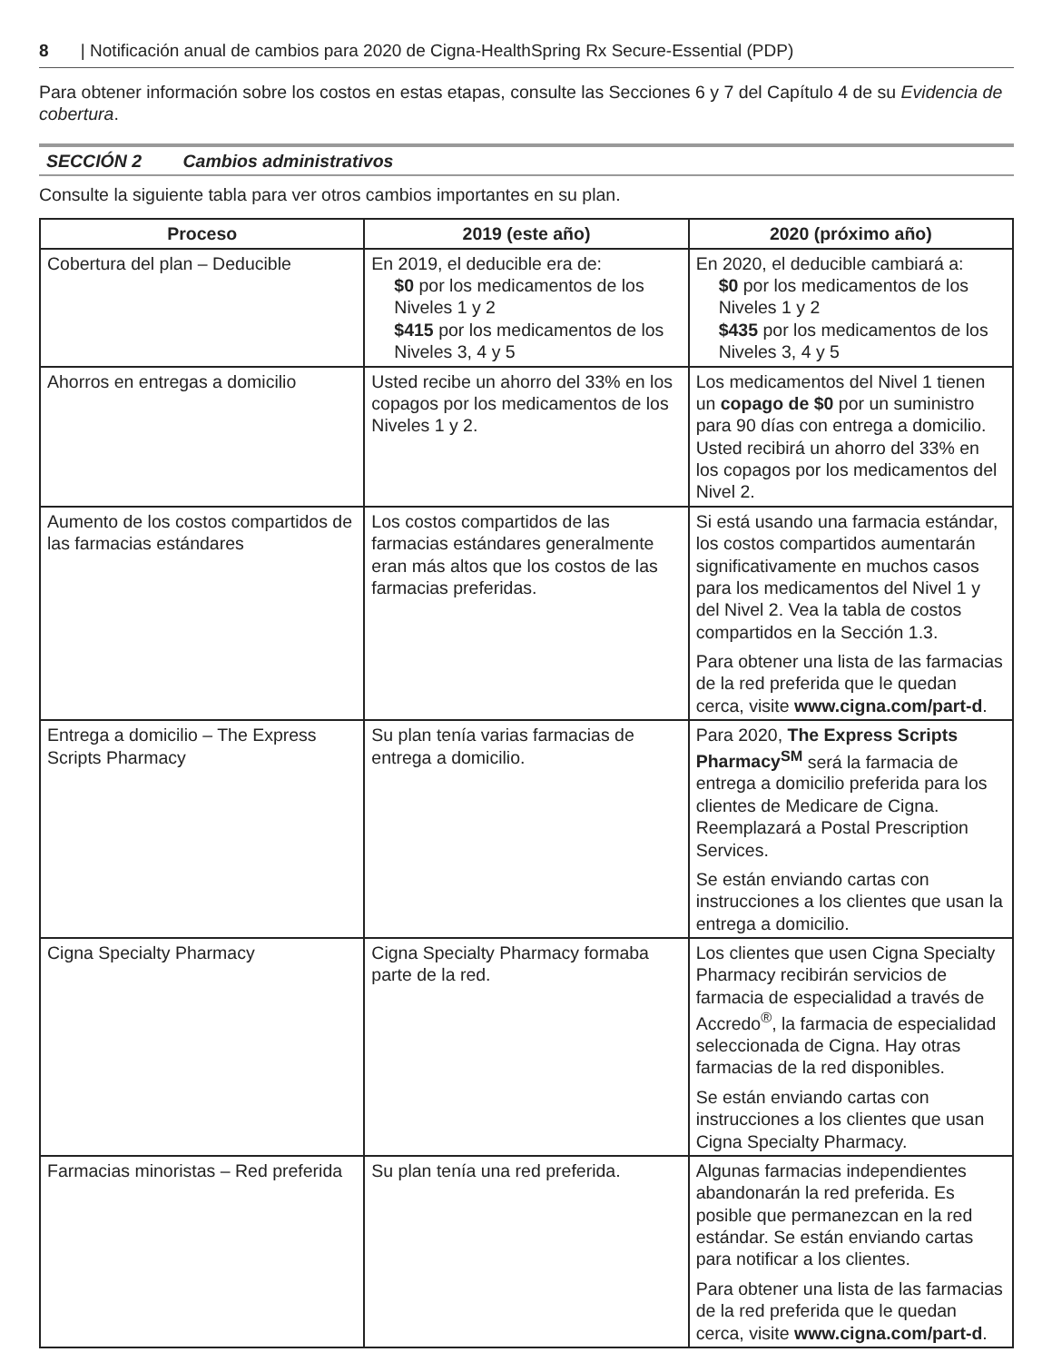8 | Notificación anual de cambios para 2020 de Cigna-HealthSpring Rx Secure-Essential (PDP)
Para obtener información sobre los costos en estas etapas, consulte las Secciones 6 y 7 del Capítulo 4 de su Evidencia de cobertura.
SECCIÓN 2 Cambios administrativos
Consulte la siguiente tabla para ver otros cambios importantes en su plan.
| Proceso | 2019 (este año) | 2020 (próximo año) |
| --- | --- | --- |
| Cobertura del plan – Deducible | En 2019, el deducible era de: $0 por los medicamentos de los Niveles 1 y 2 $415 por los medicamentos de los Niveles 3, 4 y 5 | En 2020, el deducible cambiará a: $0 por los medicamentos de los Niveles 1 y 2 $435 por los medicamentos de los Niveles 3, 4 y 5 |
| Ahorros en entregas a domicilio | Usted recibe un ahorro del 33% en los copagos por los medicamentos de los Niveles 1 y 2. | Los medicamentos del Nivel 1 tienen un copago de $0 por un suministro para 90 días con entrega a domicilio. Usted recibirá un ahorro del 33% en los copagos por los medicamentos del Nivel 2. |
| Aumento de los costos compartidos de las farmacias estándares | Los costos compartidos de las farmacias estándares generalmente eran más altos que los costos de las farmacias preferidas. | Si está usando una farmacia estándar, los costos compartidos aumentarán significativamente en muchos casos para los medicamentos del Nivel 1 y del Nivel 2. Vea la tabla de costos compartidos en la Sección 1.3. Para obtener una lista de las farmacias de la red preferida que le quedan cerca, visite www.cigna.com/part-d . |
| Entrega a domicilio – The Express Scripts Pharmacy | Su plan tenía varias farmacias de entrega a domicilio. | Para 2020, The Express Scripts Pharmacy<sup>SM</sup> será la farmacia de entrega a domicilio preferida para los clientes de Medicare de Cigna. Reemplazará a Postal Prescription Services. Se están enviando cartas con instrucciones a los clientes que usan la entrega a domicilio. |
| Cigna Specialty Pharmacy | Cigna Specialty Pharmacy formaba parte de la red. | Los clientes que usen Cigna Specialty Pharmacy recibirán servicios de farmacia de especialidad a través de Accredo<sup>®</sup>, la farmacia de especialidad seleccionada de Cigna. Hay otras farmacias de la red disponibles. Se están enviando cartas con instrucciones a los clientes que usan Cigna Specialty Pharmacy. |
| Farmacias minoristas – Red preferida | Su plan tenía una red preferida. | Algunas farmacias independientes abandonarán la red preferida. Es posible que permanezcan en la red estándar. Se están enviando cartas para notificar a los clientes. Para obtener una lista de las farmacias de la red preferida que le quedan cerca, visite www.cigna.com/part-d . |